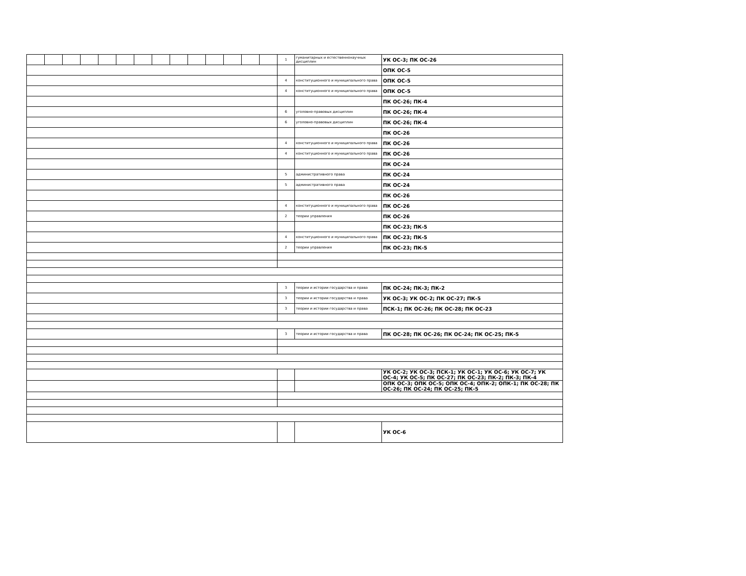| | | | | | | | | | | | | | | 1 | гуманитарных и естественнонаучных дисциплин | УК ОС-3; ПК ОС-26 |
| | | | | | | | | | | | | | | | | ОПК ОС-5 |
| | | | | | | | | | | | | | | 4 | конституционного и муниципального права | ОПК ОС-5 |
| | | | | | | | | | | | | | | 4 | конституционного и муниципального права | ОПК ОС-5 |
| | | | | | | | | | | | | | | | | ПК ОС-26; ПК-4 |
| | | | | | | | | | | | | | | 6 | уголовно-правовых дисциплин | ПК ОС-26; ПК-4 |
| | | | | | | | | | | | | | | 6 | уголовно-правовых дисциплин | ПК ОС-26; ПК-4 |
| | | | | | | | | | | | | | | | | ПК ОС-26 |
| | | | | | | | | | | | | | | 4 | конституционного и муниципального права | ПК ОС-26 |
| | | | | | | | | | | | | | | 4 | конституционного и муниципального права | ПК ОС-26 |
| | | | | | | | | | | | | | | | | ПК ОС-24 |
| | | | | | | | | | | | | | | 5 | административного права | ПК ОС-24 |
| | | | | | | | | | | | | | | 5 | административного права | ПК ОС-24 |
| | | | | | | | | | | | | | | | | ПК ОС-26 |
| | | | | | | | | | | | | | | 4 | конституционного и муниципального права | ПК ОС-26 |
| | | | | | | | | | | | | | | 2 | теории управления | ПК ОС-26 |
| | | | | | | | | | | | | | | | | ПК ОС-23; ПК-5 |
| | | | | | | | | | | | | | | 4 | конституционного и муниципального права | ПК ОС-23; ПК-5 |
| | | | | | | | | | | | | | | 2 | теории управления | ПК ОС-23; ПК-5 |
| | | | | | | | | | | | | | | 3 | теории и истории государства и права | ПК ОС-24; ПК-3; ПК-2 |
| | | | | | | | | | | | | | | 3 | теории и истории государства и права | УК ОС-3; УК ОС-2; ПК ОС-27; ПК-5 |
| | | | | | | | | | | | | | | 3 | теории и истории государства и права | ПСК-1; ПК ОС-26; ПК ОС-28; ПК ОС-23 |
| | | | | | | | | | | | | | | 3 | теории и истории государства и права | ПК ОС-28; ПК ОС-26; ПК ОС-24; ПК ОС-25; ПК-5 |
| | | | | | | | | | | | | | | | | УК ОС-2; УК ОС-3; ПСК-1; УК ОС-1; УК ОС-6; УК ОС-7; УК ОС-4; УК ОС-5; ПК ОС-27; ПК ОС-23; ПК-2; ПК-3; ПК-4 |
| | | | | | | | | | | | | | | | | ОПК ОС-3; ОПК ОС-5; ОПК ОС-4; ОПК-2; ОПК-1; ПК ОС-28; ПК ОС-26; ПК ОС-24; ПК ОС-25; ПК-5 |
| | | | | | | | | | | | | | | | | УК ОС-6 |